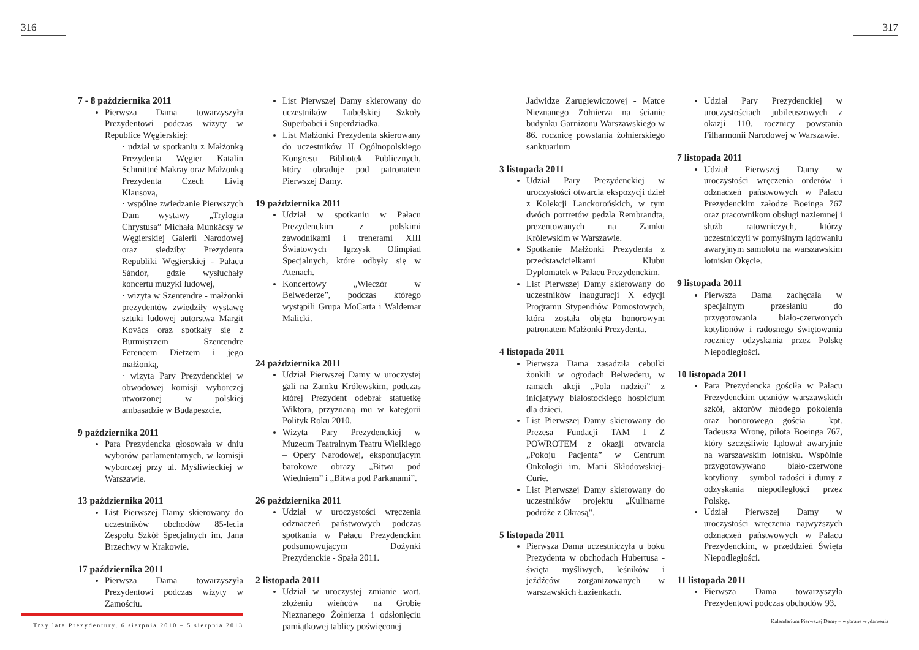316
7 - 8 października 2011
Pierwsza Dama towarzyszyła Prezydentowi podczas wizyty w Republice Węgierskiej:
· udział w spotkaniu z Małżonką Prezydenta Węgier Katalin Schmittné Makray oraz Małżonką Prezydenta Czech Livią Klausovą,
· wspólne zwiedzanie Pierwszych Dam wystawy „Trylogia Chrystusa” Michała Munkácsy w Węgierskiej Galerii Narodowej oraz siedziby Prezydenta Republiki Węgierskiej - Pałacu Sándor, gdzie wysłuchały koncertu muzyki ludowej,
· wizyta w Szentendre - małżonki prezydentów zwiedziły wystawę sztuki ludowej autorstwa Margit Kovács oraz spotkały się z Burmistrzem Szentendre Ferencem Dietzem i jego małżonką,
· wizyta Pary Prezydenckiej w obwodowej komisji wyborczej utworzonej w polskiej ambasadzie w Budapeszcie.
9 października 2011
Para Prezydencka głosowała w dniu wyborów parlamentarnych, w komisji wyborczej przy ul. Myśliwieckiej w Warszawie.
13 października 2011
List Pierwszej Damy skierowany do uczestników obchodów 85-lecia Zespołu Szkół Specjalnych im. Jana Brzechwy w Krakowie.
17 października 2011
Pierwsza Dama towarzyszyła Prezydentowi podczas wizyty w Zamościu.
List Pierwszej Damy skierowany do uczestników Lubelskiej Szkoły Superbabci i Superdziadka.
List Małżonki Prezydenta skierowany do uczestników II Ogólnopolskiego Kongresu Bibliotek Publicznych, który obraduje pod patronatem Pierwszej Damy.
19 października 2011
Udział w spotkaniu w Pałacu Prezydenckim z polskimi zawodnikami i trenerami XIII Światowych Igrzysk Olimpiad Specjalnych, które odbyły się w Atenach.
Koncertowy „Wieczór w Belwederze”, podczas którego wystąpili Grupa MoCarta i Waldemar Malicki.
24 października 2011
Udział Pierwszej Damy w uroczystej gali na Zamku Królewskim, podczas której Prezydent odebrał statuetkę Wiktora, przyznaną mu w kategorii Polityk Roku 2010.
Wizyta Pary Prezydenckiej w Muzeum Teatralnym Teatru Wielkiego – Opery Narodowej, eksponującym barokowe obrazy „Bitwa pod Wiedniem” i „Bitwa pod Parkanami”.
26 października 2011
Udział w uroczystości wręczenia odznaczeń państwowych podczas spotkania w Pałacu Prezydenckim podsumowującym Dożynki Prezydenckie - Spała 2011.
2 listopada 2011
Udział w uroczystej zmianie wart, złożeniu wieńców na Grobie Nieznanego Żołnierza i odsłonięciu pamiątkowej tablicy poświęconej
Trzy lata Prezydentury. 6 sierpnia 2010 – 5 sierpnia 2013
317
Jadwidze Zarugiewiczowej - Matce Nieznanego Żołnierza na ścianie budynku Garnizonu Warszawskiego w 86. rocznicę powstania żołnierskiego sanktuarium
3 listopada 2011
Udział Pary Prezydenckiej w uroczystości otwarcia ekspozycji dzieł z Kolekcji Lanckorońskich, w tym dwóch portretów pędzla Rembrandta, prezentowanych na Zamku Królewskim w Warszawie.
Spotkanie Małżonki Prezydenta z przedstawicielkami Klubu Dyplomatek w Pałacu Prezydenckim.
List Pierwszej Damy skierowany do uczestników inauguracji X edycji Programu Stypendiów Pomostowych, która została objęta honorowym patronatem Małżonki Prezydenta.
4 listopada 2011
Pierwsza Dama zasadziła cebulki żonkili w ogrodach Belwederu, w ramach akcji „Pola nadziei” z inicjatywy białostockiego hospicjum dla dzieci.
List Pierwszej Damy skierowany do Prezesa Fundacji TAM I Z POWROTEM z okazji otwarcia „Pokoju Pacjenta” w Centrum Onkologii im. Marii Skłodowskiej-Curie.
List Pierwszej Damy skierowany do uczestników projektu „Kulinarne podróże z Okrasą”.
5 listopada 2011
Pierwsza Dama uczestniczyła u boku Prezydenta w obchodach Hubertusa - święta myśliwych, leśników i jeźdźców zorganizowanych w warszawskich Łazienkach.
Udział Pary Prezydenckiej w uroczystościach jubileuszowych z okazji 110. rocznicy powstania Filharmonii Narodowej w Warszawie.
7 listopada 2011
Udział Pierwszej Damy w uroczystości wręczenia orderów i odznaczeń państwowych w Pałacu Prezydenckim załodze Boeinga 767 oraz pracownikom obsługi naziemnej i służb ratowniczych, którzy uczestniczyli w pomyślnym lądowaniu awaryjnym samolotu na warszawskim lotnisku Okęcie.
9 listopada 2011
Pierwsza Dama zachęcała w specjalnym przesłaniu do przygotowania biało-czerwonych kotylionów i radosnego świętowania rocznicy odzyskania przez Polskę Niepodległości.
10 listopada 2011
Para Prezydencka gościła w Pałacu Prezydenckim uczniów warszawskich szkół, aktorów młodego pokolenia oraz honorowego gościa – kpt. Tadeusza Wronę, pilota Boeinga 767, który szczęśliwie lądował awaryjnie na warszawskim lotnisku. Wspólnie przygotowywano biało-czerwone kotyliony – symbol radości i dumy z odzyskania niepodległości przez Polskę.
Udział Pierwszej Damy w uroczystości wręczenia najwyższych odznaczeń państwowych w Pałacu Prezydenckim, w przeddzień Święta Niepodległości.
11 listopada 2011
Pierwsza Dama towarzyszyła Prezydentowi podczas obchodów 93.
Kalendarium Pierwszej Damy – wybrane wydarzenia